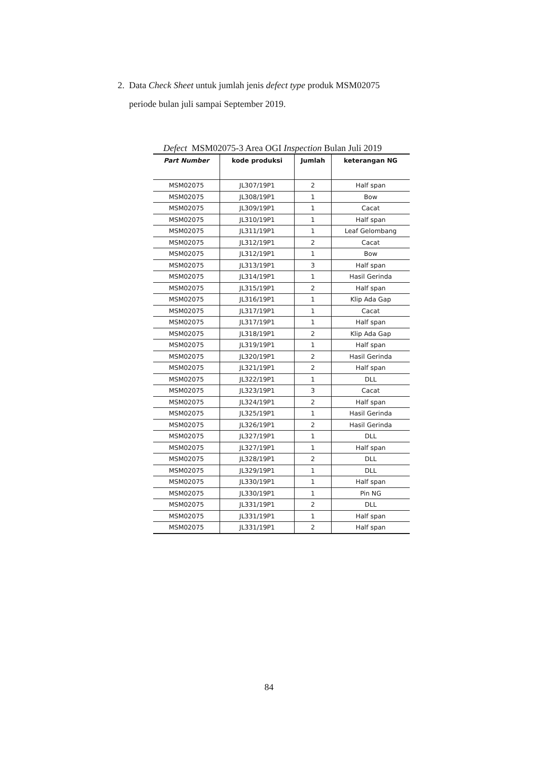2. Data Check Sheet untuk jumlah jenis defect type produk MSM02075
periode bulan juli sampai September 2019.
Defect MSM02075-3 Area OGI Inspection Bulan Juli 2019
| Part Number | kode produksi | Jumlah | keterangan NG |
| --- | --- | --- | --- |
| MSM02075 | JL307/19P1 | 2 | Half span |
| MSM02075 | JL308/19P1 | 1 | Bow |
| MSM02075 | JL309/19P1 | 1 | Cacat |
| MSM02075 | JL310/19P1 | 1 | Half span |
| MSM02075 | JL311/19P1 | 1 | Leaf Gelombang |
| MSM02075 | JL312/19P1 | 2 | Cacat |
| MSM02075 | JL312/19P1 | 1 | Bow |
| MSM02075 | JL313/19P1 | 3 | Half span |
| MSM02075 | JL314/19P1 | 1 | Hasil Gerinda |
| MSM02075 | JL315/19P1 | 2 | Half span |
| MSM02075 | JL316/19P1 | 1 | Klip Ada Gap |
| MSM02075 | JL317/19P1 | 1 | Cacat |
| MSM02075 | JL317/19P1 | 1 | Half span |
| MSM02075 | JL318/19P1 | 2 | Klip Ada Gap |
| MSM02075 | JL319/19P1 | 1 | Half span |
| MSM02075 | JL320/19P1 | 2 | Hasil Gerinda |
| MSM02075 | JL321/19P1 | 2 | Half span |
| MSM02075 | JL322/19P1 | 1 | DLL |
| MSM02075 | JL323/19P1 | 3 | Cacat |
| MSM02075 | JL324/19P1 | 2 | Half span |
| MSM02075 | JL325/19P1 | 1 | Hasil Gerinda |
| MSM02075 | JL326/19P1 | 2 | Hasil Gerinda |
| MSM02075 | JL327/19P1 | 1 | DLL |
| MSM02075 | JL327/19P1 | 1 | Half span |
| MSM02075 | JL328/19P1 | 2 | DLL |
| MSM02075 | JL329/19P1 | 1 | DLL |
| MSM02075 | JL330/19P1 | 1 | Half span |
| MSM02075 | JL330/19P1 | 1 | Pin NG |
| MSM02075 | JL331/19P1 | 2 | DLL |
| MSM02075 | JL331/19P1 | 1 | Half span |
| MSM02075 | JL331/19P1 | 2 | Half span |
84